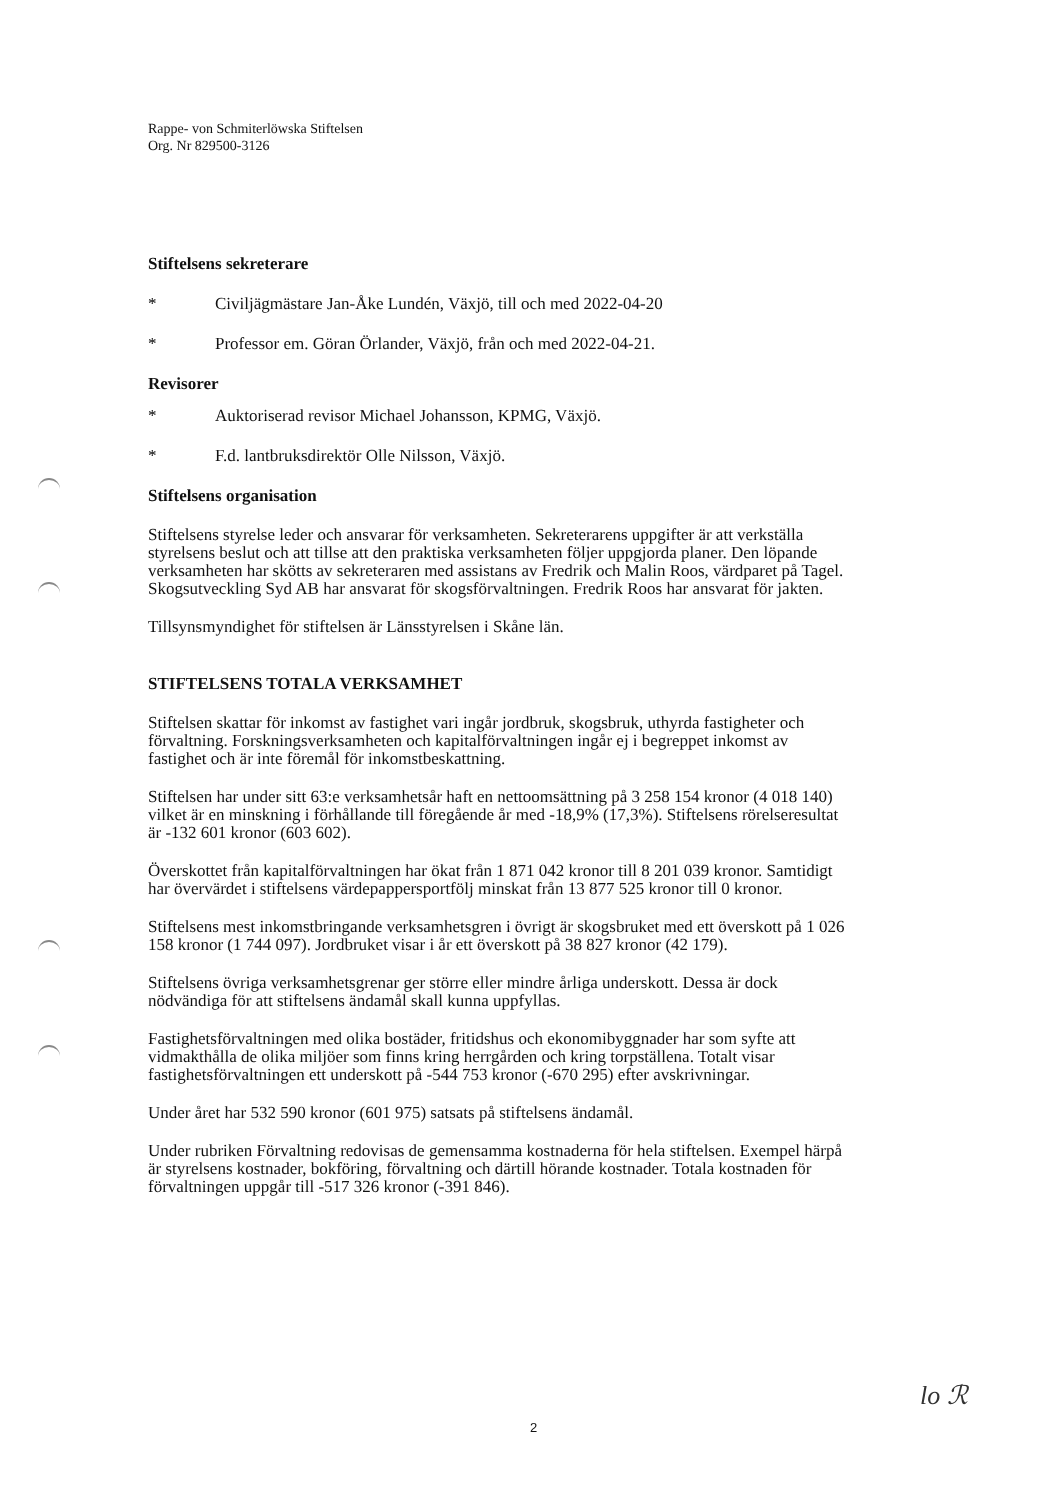Rappe- von Schmiterlöwska Stiftelsen
Org. Nr 829500-3126
Stiftelsens sekreterare
* Civiljägmästare Jan-Åke Lundén, Växjö, till och med 2022-04-20
* Professor em. Göran Örlander, Växjö, från och med 2022-04-21.
Revisorer
* Auktoriserad revisor Michael Johansson, KPMG, Växjö.
* F.d. lantbruksdirektör Olle Nilsson, Växjö.
Stiftelsens organisation
Stiftelsens styrelse leder och ansvarar för verksamheten. Sekreterarens uppgifter är att verkställa styrelsens beslut och att tillse att den praktiska verksamheten följer uppgjorda planer. Den löpande verksamheten har skötts av sekreteraren med assistans av Fredrik och Malin Roos, värdparet på Tagel. Skogsutveckling Syd AB har ansvarat för skogsförvaltningen. Fredrik Roos har ansvarat för jakten.
Tillsynsmyndighet för stiftelsen är Länsstyrelsen i Skåne län.
STIFTELSENS TOTALA VERKSAMHET
Stiftelsen skattar för inkomst av fastighet vari ingår jordbruk, skogsbruk, uthyrda fastigheter och förvaltning. Forskningsverksamheten och kapitalförvaltningen ingår ej i begreppet inkomst av fastighet och är inte föremål för inkomstbeskattning.
Stiftelsen har under sitt 63:e verksamhetsår haft en nettoomsättning på 3 258 154 kronor (4 018 140) vilket är en minskning i förhållande till föregående år med -18,9% (17,3%). Stiftelsens rörelseresultat är -132 601 kronor (603 602).
Överskottet från kapitalförvaltningen har ökat från 1 871 042 kronor till 8 201 039 kronor. Samtidigt har övervärdet i stiftelsens värdepappersportfölj minskat från 13 877 525 kronor till 0 kronor.
Stiftelsens mest inkomstbringande verksamhetsgren i övrigt är skogsbruket med ett överskott på 1 026 158 kronor (1 744 097). Jordbruket visar i år ett överskott på 38 827 kronor (42 179).
Stiftelsens övriga verksamhetsgrenar ger större eller mindre årliga underskott. Dessa är dock nödvändiga för att stiftelsens ändamål skall kunna uppfyllas.
Fastighetsförvaltningen med olika bostäder, fritidshus och ekonomibyggnader har som syfte att vidmakthålla de olika miljöer som finns kring herrgården och kring torpställena. Totalt visar fastighetsförvaltningen ett underskott på -544 753 kronor (-670 295) efter avskrivningar.
Under året har 532 590 kronor (601 975) satsats på stiftelsens ändamål.
Under rubriken Förvaltning redovisas de gemensamma kostnaderna för hela stiftelsen. Exempel härpå är styrelsens kostnader, bokföring, förvaltning och därtill hörande kostnader. Totala kostnaden för förvaltningen uppgår till -517 326 kronor (-391 846).
lo ℛ
2